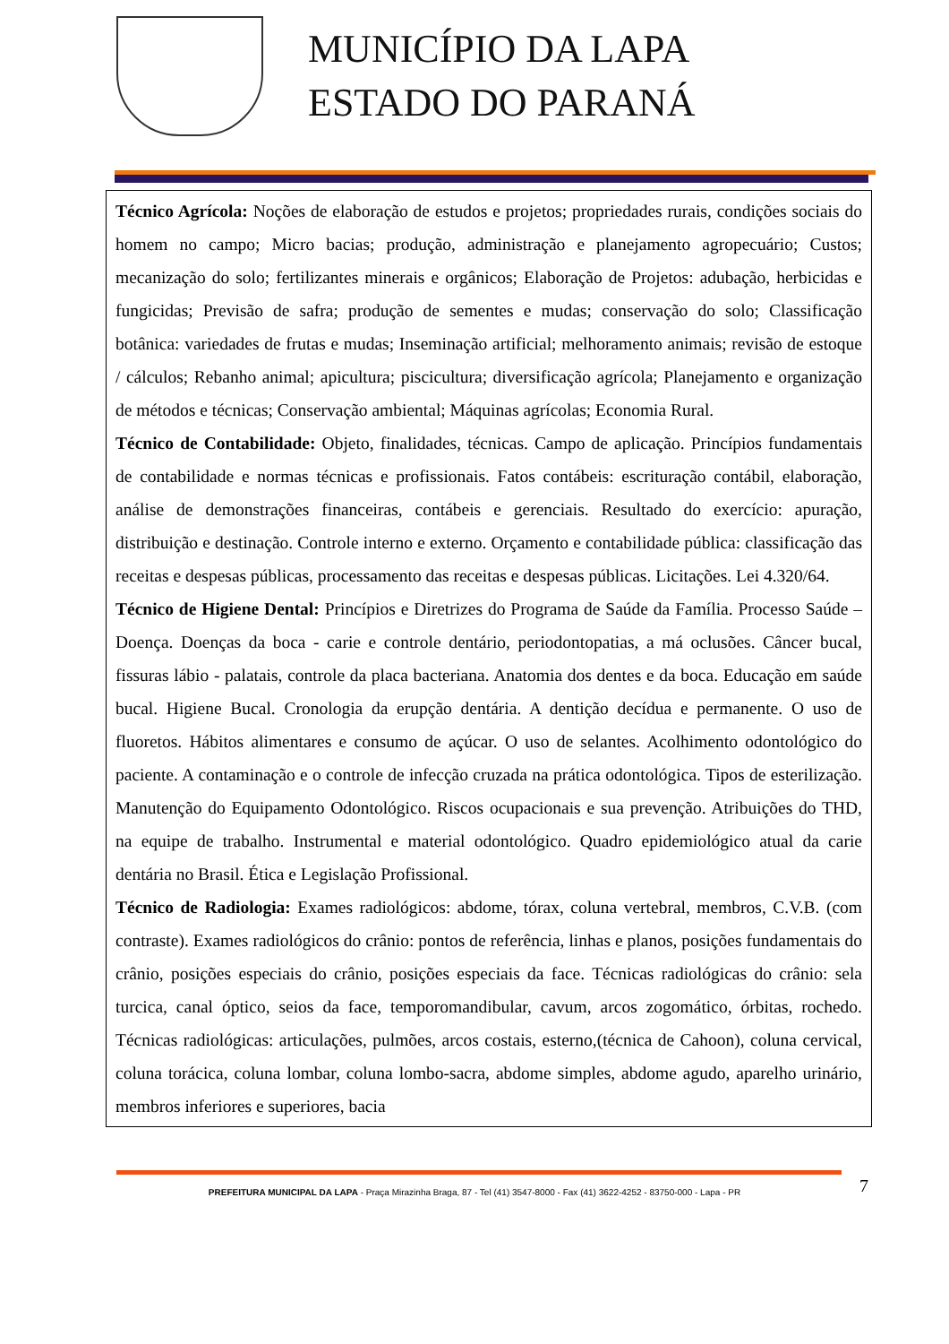MUNICÍPIO DA LAPA
ESTADO DO PARANÁ
Técnico Agrícola: Noções de elaboração de estudos e projetos; propriedades rurais, condições sociais do homem no campo; Micro bacias; produção, administração e planejamento agropecuário; Custos; mecanização do solo; fertilizantes minerais e orgânicos; Elaboração de Projetos: adubação, herbicidas e fungicidas; Previsão de safra; produção de sementes e mudas; conservação do solo; Classificação botânica: variedades de frutas e mudas; Inseminação artificial; melhoramento animais; revisão de estoque / cálculos; Rebanho animal; apicultura; piscicultura; diversificação agrícola; Planejamento e organização de métodos e técnicas; Conservação ambiental; Máquinas agrícolas; Economia Rural.
Técnico de Contabilidade: Objeto, finalidades, técnicas. Campo de aplicação. Princípios fundamentais de contabilidade e normas técnicas e profissionais. Fatos contábeis: escrituração contábil, elaboração, análise de demonstrações financeiras, contábeis e gerenciais. Resultado do exercício: apuração, distribuição e destinação. Controle interno e externo. Orçamento e contabilidade pública: classificação das receitas e despesas públicas, processamento das receitas e despesas públicas. Licitações. Lei 4.320/64.
Técnico de Higiene Dental: Princípios e Diretrizes do Programa de Saúde da Família. Processo Saúde –Doença. Doenças da boca - carie e controle dentário, periodontopatias, a má oclusões. Câncer bucal, fissuras lábio - palatais, controle da placa bacteriana. Anatomia dos dentes e da boca. Educação em saúde bucal. Higiene Bucal. Cronologia da erupção dentária. A dentição decídua e permanente. O uso de fluoretos. Hábitos alimentares e consumo de açúcar. O uso de selantes. Acolhimento odontológico do paciente. A contaminação e o controle de infecção cruzada na prática odontológica. Tipos de esterilização. Manutenção do Equipamento Odontológico. Riscos ocupacionais e sua prevenção. Atribuições do THD, na equipe de trabalho. Instrumental e material odontológico. Quadro epidemiológico atual da carie dentária no Brasil. Ética e Legislação Profissional.
Técnico de Radiologia: Exames radiológicos: abdome, tórax, coluna vertebral, membros, C.V.B. (com contraste). Exames radiológicos do crânio: pontos de referência, linhas e planos, posições fundamentais do crânio, posições especiais do crânio, posições especiais da face. Técnicas radiológicas do crânio: sela turcica, canal óptico, seios da face, temporomandibular, cavum, arcos zogomático, órbitas, rochedo. Técnicas radiológicas: articulações, pulmões, arcos costais, esterno,(técnica de Cahoon), coluna cervical, coluna torácica, coluna lombar, coluna lombo-sacra, abdome simples, abdome agudo, aparelho urinário, membros inferiores e superiores, bacia
7
PREFEITURA MUNICIPAL DA LAPA - Praça Mirazinha Braga, 87 - Tel (41) 3547-8000 - Fax (41) 3622-4252 - 83750-000 - Lapa - PR